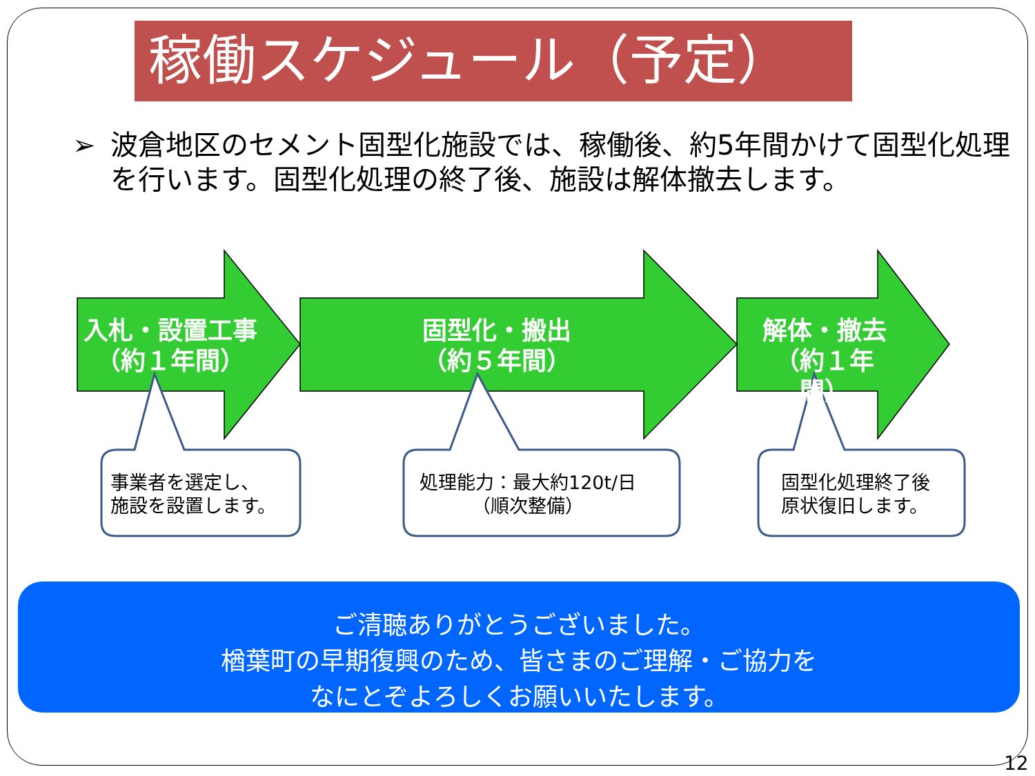稼働スケジュール（予定）
➢ 波倉地区のセメント固型化施設では、稼働後、約5年間かけて固型化処理を行います。固型化処理の終了後、施設は解体撤去します。
入札・設置工事
（約１年間）
固型化・搬出
（約５年間）
解体・撤去
（約１年間）
事業者を選定し、
施設を設置します。
処理能力：最大約120t/日
（順次整備）
固型化処理終了後
原状復旧します。
ご清聴ありがとうございました。
楢葉町の早期復興のため、皆さまのご理解・ご協力を
なにとぞよろしくお願いいたします。
12